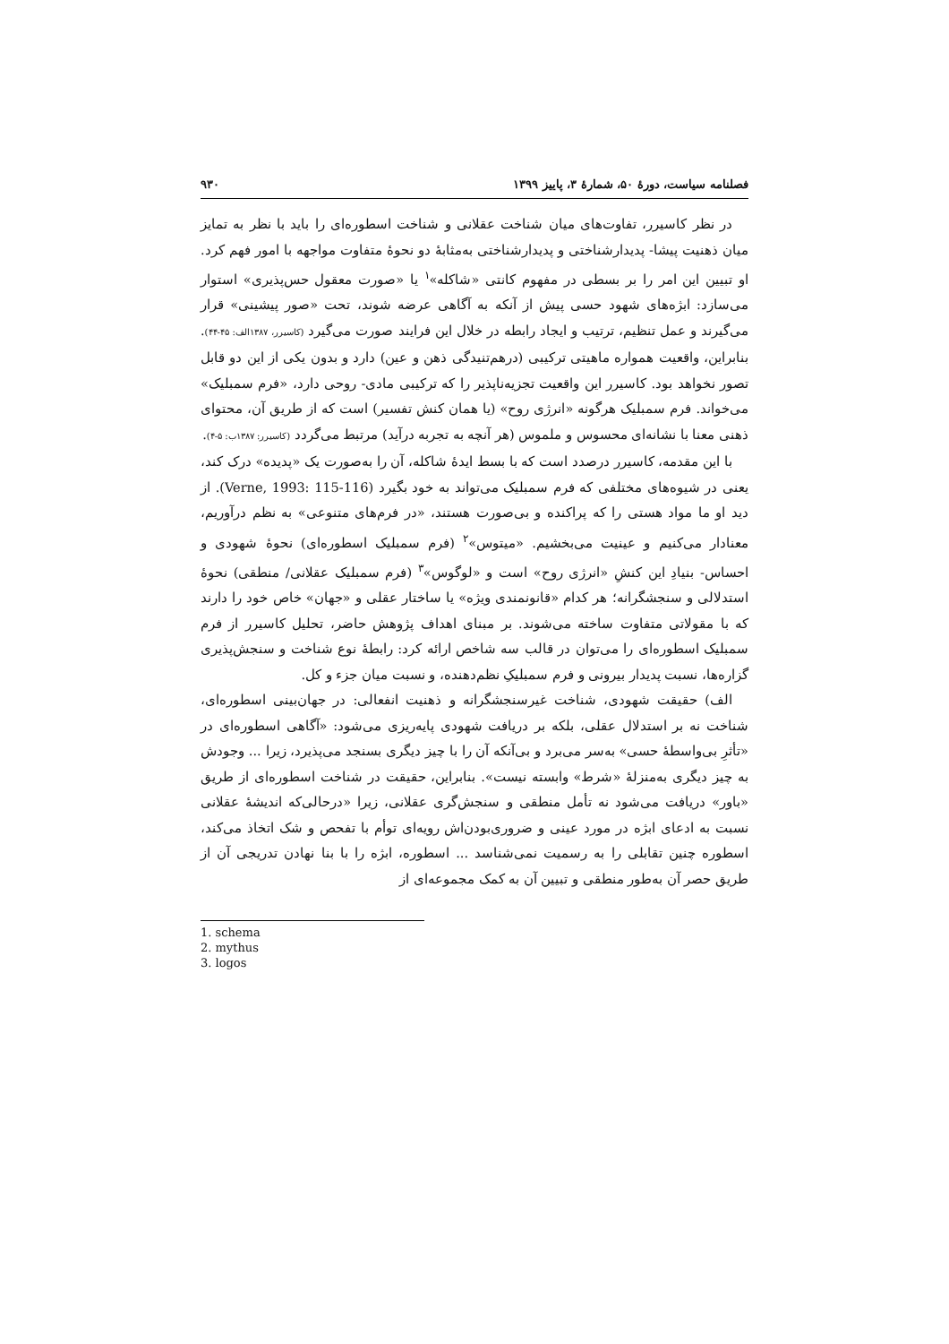فصلنامه سیاست، دورهٔ ۵۰، شمارهٔ ۳، پاییز ۱۳۹۹ ۹۳۰
در نظر کاسیرر، تفاوت‌های میان شناخت عقلانی و شناخت اسطوره‌ای را باید با نظر به تمایز میان ذهنیت پیشا- پدیدارشناختی و پدیدارشناختی به‌مثابهٔ دو نحوهٔ متفاوت مواجهه با امور فهم کرد. او تبیین این امر را بر بسطی در مفهوم کانتی «شاکله»<sup>۱</sup> یا «صورت معقول حس‌پذیری» استوار می‌سازد: ابژه‌های شهود حسی پیش از آنکه به آگاهی عرضه شوند، تحت «صور پیشینی» قرار می‌گیرند و عمل تنظیم، ترتیب و ایجاد رابطه در خلال این فرایند صورت می‌گیرد (کاسیرر، ۱۳۸۷الف: ۴۵-۴۴). بنابراین، واقعیت همواره ماهیتی ترکیبی (درهم‌تنیدگی ذهن و عین) دارد و بدون یکی از این دو قابل تصور نخواهد بود. کاسیرر این واقعیت تجزیه‌ناپذیر را که ترکیبی مادی- روحی دارد، «فرم سمبلیک» می‌خواند. فرم سمبلیک هرگونه «انرژی روح» (یا همان کنش تفسیر) است که از طریق آن، محتوای ذهنی معنا با نشانه‌ای محسوس و ملموس (هر آنچه به تجربه درآید) مرتبط می‌گردد (کاسیرر: ۱۳۸۷ب: ۵-۴).
با این مقدمه، کاسیرر درصدد است که با بسط ایدهٔ شاکله، آن را به‌صورت یک «پدیده» درک کند، یعنی در شیوه‌های مختلفی که فرم سمبلیک می‌تواند به خود بگیرد (Verne, 1993: 115-116). از دید او ما مواد هستی را که پراکنده و بی‌صورت هستند، «در فرم‌های متنوعی» به نظم درآوریم، معنادار می‌کنیم و عینیت می‌بخشیم. «میتوس»<sup>۲</sup> (فرم سمبلیک اسطوره‌ای) نحوهٔ شهودی و احساس- بنیادِ این کنشِ «انرژی روح» است و «لوگوس»<sup>۳</sup> (فرم سمبلیک عقلانی/ منطقی) نحوهٔ استدلالی و سنجشگرانه؛ هر کدام «قانونمندی ویژه» یا ساختار عقلی و «جهان» خاص خود را دارند که با مقولاتی متفاوت ساخته می‌شوند. بر مبنای اهداف پژوهش حاضر، تحلیل کاسیرر از فرم سمبلیک اسطوره‌ای را می‌توان در قالب سه شاخص ارائه کرد: رابطهٔ نوع شناخت و سنجش‌پذیری گزاره‌ها، نسبت پدیدار بیرونی و فرم سمبلیکِ نظم‌دهنده، و نسبت میان جزء و کل.
الف) حقیقت شهودی، شناخت غیرسنجشگرانه و ذهنیت انفعالی: در جهان‌بینی اسطوره‌ای، شناخت نه بر استدلال عقلی، بلکه بر دریافت شهودی پایه‌ریزی می‌شود: «آگاهی اسطوره‌ای در «تأثرِ بی‌واسطهٔ حسی» به‌سر می‌برد و بی‌آنکه آن را با چیز دیگری بسنجد می‌پذیرد، زیرا ... وجودش به چیز دیگری به‌منزلهٔ «شرط» وابسته نیست». بنابراین، حقیقت در شناخت اسطوره‌ای از طریق «باور» دریافت می‌شود نه تأمل منطقی و سنجش‌گری عقلانی، زیرا «درحالی‌که اندیشهٔ عقلانی نسبت به ادعای ابژه در مورد عینی و ضروری‌بودن‌اش رویه‌ای توأم با تفحص و شک اتخاذ می‌کند، اسطوره چنین تقابلی را به رسمیت نمی‌شناسد ... اسطوره، ابژه را با بنا نهادن تدریجی آن از طریق حصر آن به‌طور منطقی و تبیین آن به کمک مجموعه‌ای از
1. schema
2. mythus
3. logos